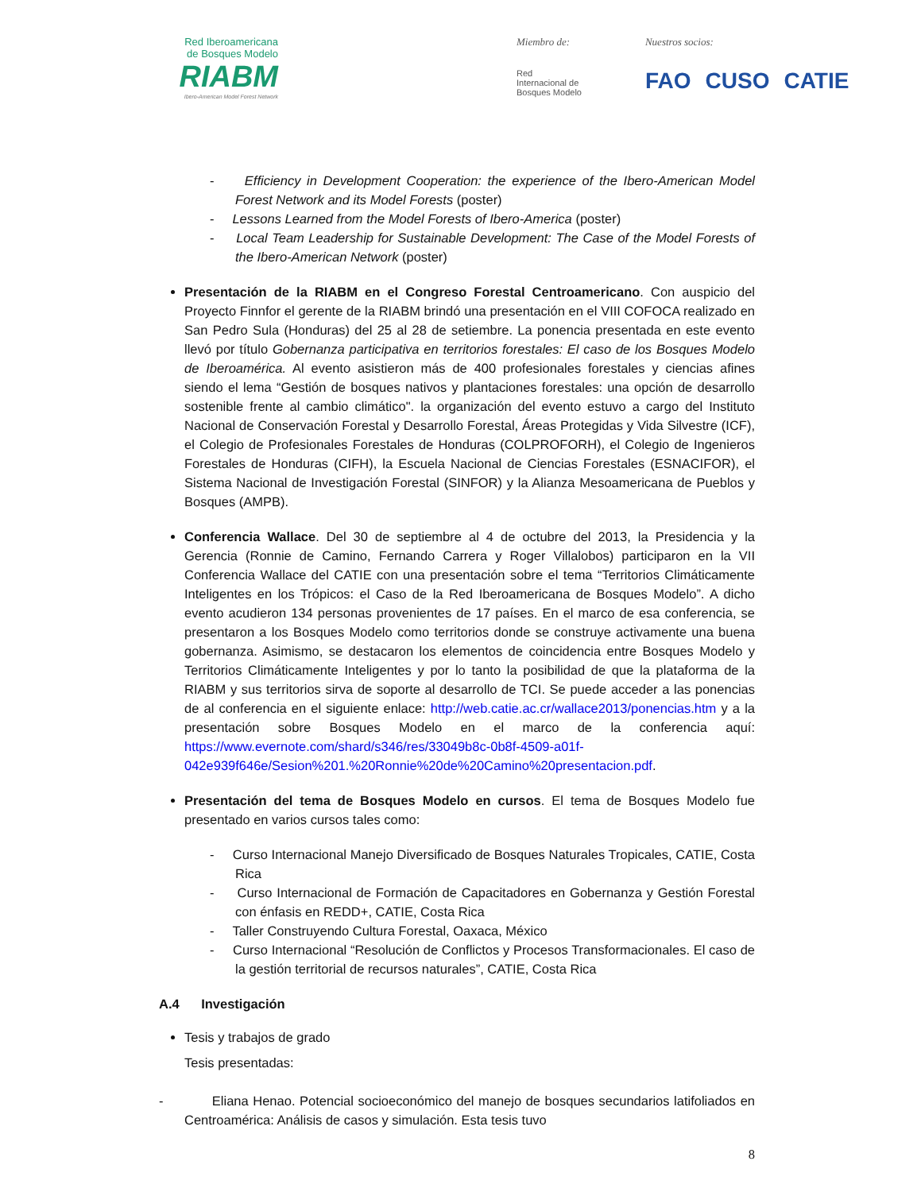Red Iberoamericana
de Bosques Modelo
RIABM
Ibero-American Model Forest Network
Miembro de:
Red
Internacional de
Bosques Modelo
Nuestros socios:
FAO CUSO CATIE
- Efficiency in Development Cooperation: the experience of the Ibero-American Model Forest Network and its Model Forests (poster)
- Lessons Learned from the Model Forests of Ibero-America (poster)
- Local Team Leadership for Sustainable Development: The Case of the Model Forests of the Ibero-American Network (poster)
Presentación de la RIABM en el Congreso Forestal Centroamericano. Con auspicio del Proyecto Finnfor el gerente de la RIABM brindó una presentación en el VIII COFOCA realizado en San Pedro Sula (Honduras) del 25 al 28 de setiembre. La ponencia presentada en este evento llevó por título Gobernanza participativa en territorios forestales: El caso de los Bosques Modelo de Iberoamérica. Al evento asistieron más de 400 profesionales forestales y ciencias afines siendo el lema “Gestión de bosques nativos y plantaciones forestales: una opción de desarrollo sostenible frente al cambio climático". la organización del evento estuvo a cargo del Instituto Nacional de Conservación Forestal y Desarrollo Forestal, Áreas Protegidas y Vida Silvestre (ICF), el Colegio de Profesionales Forestales de Honduras (COLPROFORH), el Colegio de Ingenieros Forestales de Honduras (CIFH), la Escuela Nacional de Ciencias Forestales (ESNACIFOR), el Sistema Nacional de Investigación Forestal (SINFOR) y la Alianza Mesoamericana de Pueblos y Bosques (AMPB).
Conferencia Wallace. Del 30 de septiembre al 4 de octubre del 2013, la Presidencia y la Gerencia (Ronnie de Camino, Fernando Carrera y Roger Villalobos) participaron en la VII Conferencia Wallace del CATIE con una presentación sobre el tema “Territorios Climáticamente Inteligentes en los Trópicos: el Caso de la Red Iberoamericana de Bosques Modelo”. A dicho evento acudieron 134 personas provenientes de 17 países. En el marco de esa conferencia, se presentaron a los Bosques Modelo como territorios donde se construye activamente una buena gobernanza. Asimismo, se destacaron los elementos de coincidencia entre Bosques Modelo y Territorios Climáticamente Inteligentes y por lo tanto la posibilidad de que la plataforma de la RIABM y sus territorios sirva de soporte al desarrollo de TCI. Se puede acceder a las ponencias de al conferencia en el siguiente enlace: http://web.catie.ac.cr/wallace2013/ponencias.htm y a la presentación sobre Bosques Modelo en el marco de la conferencia aquí: https://www.evernote.com/shard/s346/res/33049b8c-0b8f-4509-a01f-042e939f646e/Sesion%201.%20Ronnie%20de%20Camino%20presentacion.pdf.
Presentación del tema de Bosques Modelo en cursos. El tema de Bosques Modelo fue presentado en varios cursos tales como:
- Curso Internacional Manejo Diversificado de Bosques Naturales Tropicales, CATIE, Costa Rica
- Curso Internacional de Formación de Capacitadores en Gobernanza y Gestión Forestal con énfasis en REDD+, CATIE, Costa Rica
- Taller Construyendo Cultura Forestal, Oaxaca, México
- Curso Internacional “Resolución de Conflictos y Procesos Transformacionales. El caso de la gestión territorial de recursos naturales”, CATIE, Costa Rica
A.4 Investigación
Tesis y trabajos de grado
Tesis presentadas:
- Eliana Henao. Potencial socioeconómico del manejo de bosques secundarios latifoliados en Centroamérica: Análisis de casos y simulación. Esta tesis tuvo
8